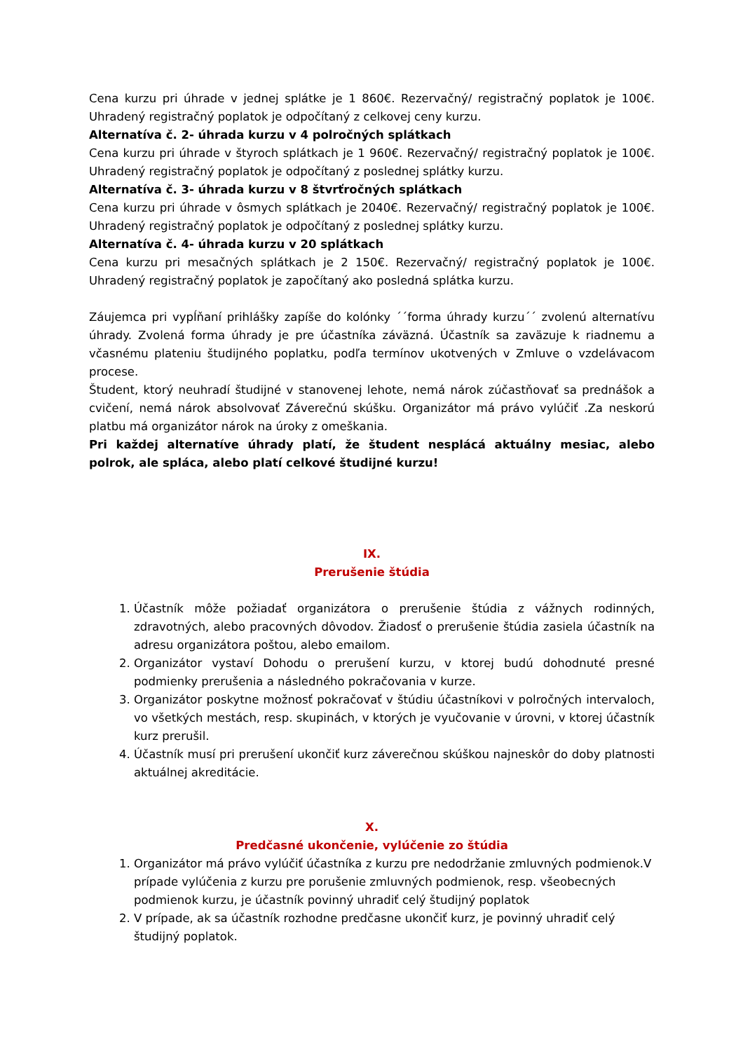Cena kurzu pri úhrade v jednej splátke je 1 860€. Rezervačný/ registračný poplatok je 100€. Uhradený registračný poplatok je odpočítaný z celkovej ceny kurzu.
Alternatíva č. 2- úhrada kurzu v 4 polročných splátkach
Cena kurzu pri úhrade v štyroch splátkach je 1 960€. Rezervačný/ registračný poplatok je 100€. Uhradený registračný poplatok je odpočítaný z poslednej splátky kurzu.
Alternatíva č. 3- úhrada kurzu v 8 štvrťročných splátkach
Cena kurzu pri úhrade v ôsmych splátkach je 2040€. Rezervačný/ registračný poplatok je 100€. Uhradený registračný poplatok je odpočítaný z poslednej splátky kurzu.
Alternatíva č. 4- úhrada kurzu v 20 splátkach
Cena kurzu pri mesačných splátkach je 2 150€. Rezervačný/ registračný poplatok je 100€. Uhradený registračný poplatok je započítaný ako posledná splátka kurzu.
Záujemca pri vypĺňaní prihlášky zapíše do kolónky ´´forma úhrady kurzu´´ zvolenú alternatívu úhrady. Zvolená forma úhrady je pre účastníka záväzná. Účastník sa zaväzuje k riadnemu a včasnému plateniu študijného poplatku, podľa termínov ukotvených v Zmluve o vzdelávacom procese.
Študent, ktorý neuhradí študijné v stanovenej lehote, nemá nárok zúčastňovať sa prednášok a cvičení, nemá nárok absolvovať Záverečnú skúšku. Organizátor má právo vylúčiť .Za neskorú platbu má organizátor nárok na úroky z omeškania.
Pri každej alternatíve úhrady platí, že študent nesplácá aktuálny mesiac, alebo polrok, ale spláca, alebo platí celkové študijné kurzu!
IX.
Prerušenie štúdia
1. Účastník môže požiadať organizátora o prerušenie štúdia z vážnych rodinných, zdravotných, alebo pracovných dôvodov. Žiadosť o prerušenie štúdia zasiela účastník na adresu organizátora poštou, alebo emailom.
2. Organizátor vystaví Dohodu o prerušení kurzu, v ktorej budú dohodnuté presné podmienky prerušenia a následného pokračovania v kurze.
3. Organizátor poskytne možnosť pokračovať v štúdiu účastníkovi v polročných intervaloch, vo všetkých mestách, resp. skupinách, v ktorých je vyučovanie v úrovni, v ktorej účastník kurz prerušil.
4. Účastník musí pri prerušení ukončiť kurz záverečnou skúškou najneskôr do doby platnosti aktuálnej akreditácie.
X.
Predčasné ukončenie, vylúčenie zo štúdia
1. Organizátor má právo vylúčiť účastníka z kurzu pre nedodržanie zmluvných podmienok.V prípade vylúčenia z kurzu pre porušenie zmluvných podmienok, resp. všeobecných podmienok kurzu, je účastník povinný uhradiť celý študijný poplatok
2. V prípade, ak sa účastník rozhodne predčasne ukončiť kurz, je povinný uhradiť celý študijný poplatok.